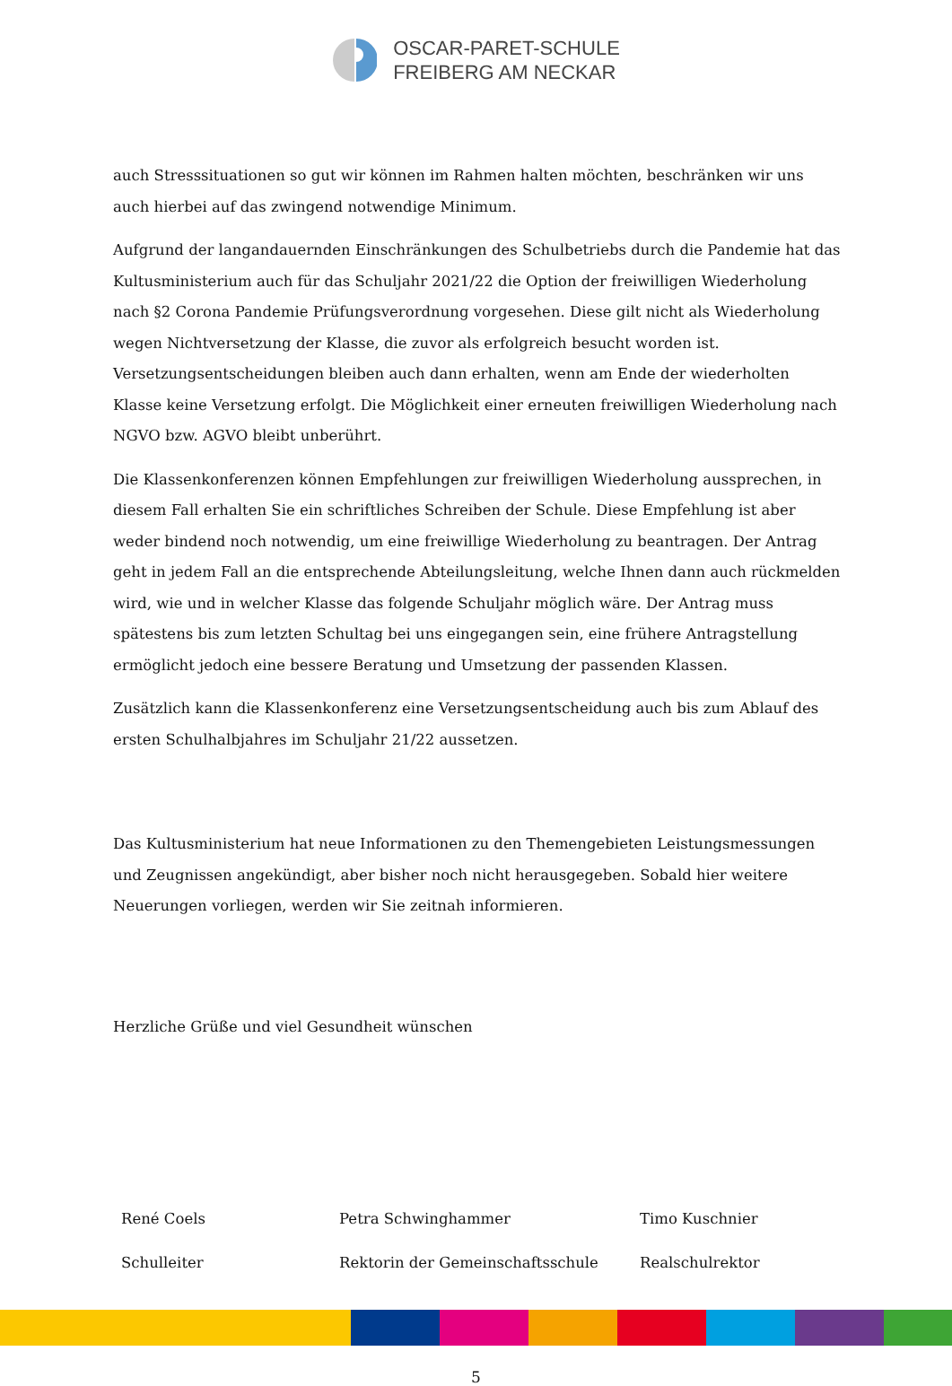OSCAR-PARET-SCHULE
FREIBERG AM NECKAR
auch Stresssituationen so gut wir können im Rahmen halten möchten, beschränken wir uns auch hierbei auf das zwingend notwendige Minimum.
Aufgrund der langandauernden Einschränkungen des Schulbetriebs durch die Pandemie hat das Kultusministerium auch für das Schuljahr 2021/22 die Option der freiwilligen Wiederholung nach §2 Corona Pandemie Prüfungsverordnung vorgesehen. Diese gilt nicht als Wiederholung wegen Nichtversetzung der Klasse, die zuvor als erfolgreich besucht worden ist. Versetzungsentscheidungen bleiben auch dann erhalten, wenn am Ende der wiederholten Klasse keine Versetzung erfolgt. Die Möglichkeit einer erneuten freiwilligen Wiederholung nach NGVO bzw. AGVO bleibt unberührt.
Die Klassenkonferenzen können Empfehlungen zur freiwilligen Wiederholung aussprechen, in diesem Fall erhalten Sie ein schriftliches Schreiben der Schule. Diese Empfehlung ist aber weder bindend noch notwendig, um eine freiwillige Wiederholung zu beantragen. Der Antrag geht in jedem Fall an die entsprechende Abteilungsleitung, welche Ihnen dann auch rückmelden wird, wie und in welcher Klasse das folgende Schuljahr möglich wäre. Der Antrag muss spätestens bis zum letzten Schultag bei uns eingegangen sein, eine frühere Antragstellung ermöglicht jedoch eine bessere Beratung und Umsetzung der passenden Klassen.
Zusätzlich kann die Klassenkonferenz eine Versetzungsentscheidung auch bis zum Ablauf des ersten Schulhalbjahres im Schuljahr 21/22 aussetzen.
Das Kultusministerium hat neue Informationen zu den Themengebieten Leistungsmessungen und Zeugnissen angekündigt, aber bisher noch nicht herausgegeben. Sobald hier weitere Neuerungen vorliegen, werden wir Sie zeitnah informieren.
Herzliche Grüße und viel Gesundheit wünschen
René Coels
Petra Schwinghammer
Timo Kuschnier
Schulleiter
Rektorin der Gemeinschaftsschule
Realschulrektor
5